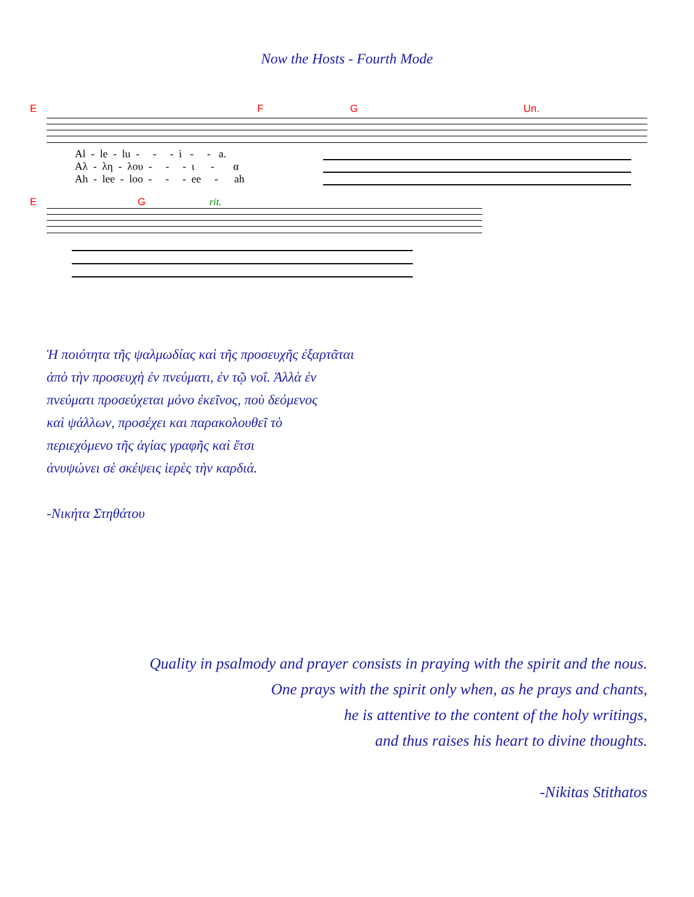Now the Hosts - Fourth Mode
E F G Un.
Al - le - lu - - - i - - a.
Αλ - λη - λου - - - ι - α
Ah - lee - loo - - - ee - ah
E G rit.
Ἡ ποιότητα τῆς ψαλμωδίας καὶ τῆς προσευχῆς ἐξαρτᾶται
ἀπὸ τὴν προσευχὴ ἐν πνεύματι, ἐν τῷ νοΐ. Ἀλλὰ ἐν
πνεύματι προσεύχεται μόνο ἐκεῖνος, ποὺ δεόμενος
καὶ ψάλλων, προσέχει και παρακολουθεῖ τὸ
περιεχόμενο τῆς ἁγίας γραφῆς καὶ ἔτσι
ἀνυψώνει σὲ σκέψεις ἱερὲς τὴν καρδιά.
-Νικήτα Στηθάτου
Quality in psalmody and prayer consists in praying with the spirit and the nous.
One prays with the spirit only when, as he prays and chants,
he is attentive to the content of the holy writings,
and thus raises his heart to divine thoughts.
-Nikitas Stithatos